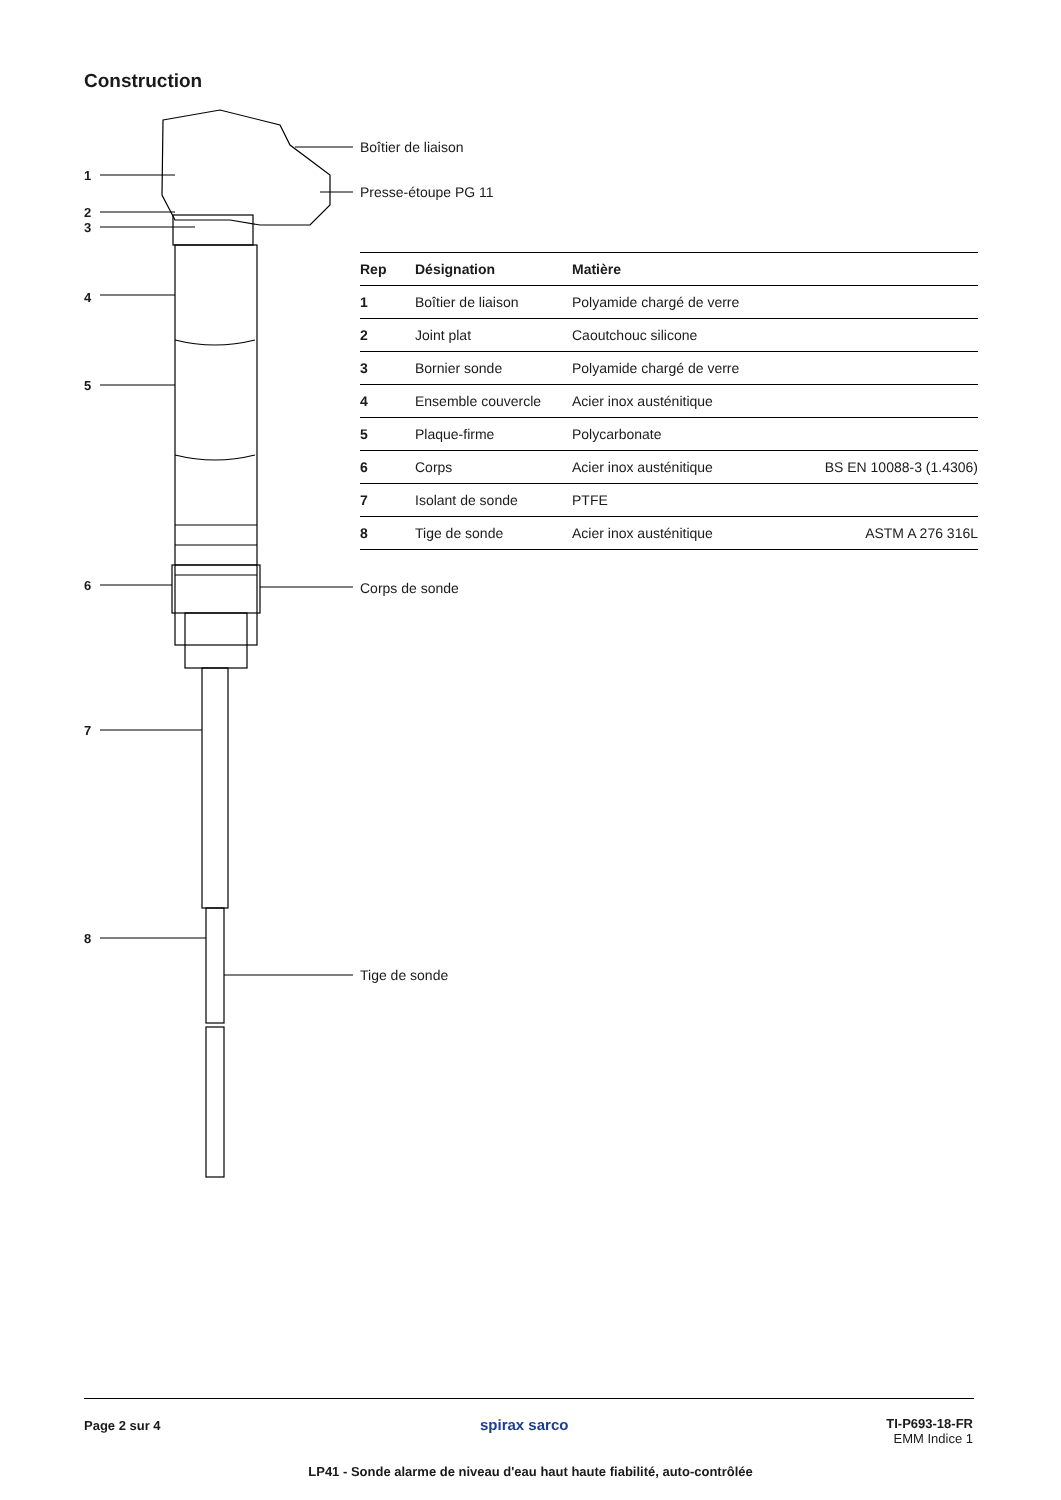Construction
1
2
3
4
5
6
7
8
Boîtier de liaison
Presse-étoupe PG 11
| Rep | Désignation | Matière | |
| --- | --- | --- | --- |
| 1 | Boîtier de liaison | Polyamide chargé de verre | |
| 2 | Joint plat | Caoutchouc silicone | |
| 3 | Bornier sonde | Polyamide chargé de verre | |
| 4 | Ensemble couvercle | Acier inox austénitique | |
| 5 | Plaque-firme | Polycarbonate | |
| 6 | Corps | Acier inox austénitique | BS EN 10088-3 (1.4306) |
| 7 | Isolant de sonde | PTFE | |
| 8 | Tige de sonde | Acier inox austénitique | ASTM A 276 316L |
Corps de sonde
Tige de sonde
Page 2 sur 4 spirax sarco
TI-P693-18-FR
EMM Indice 1
LP41 - Sonde alarme de niveau d'eau haut haute fiabilité, auto-contrôlée